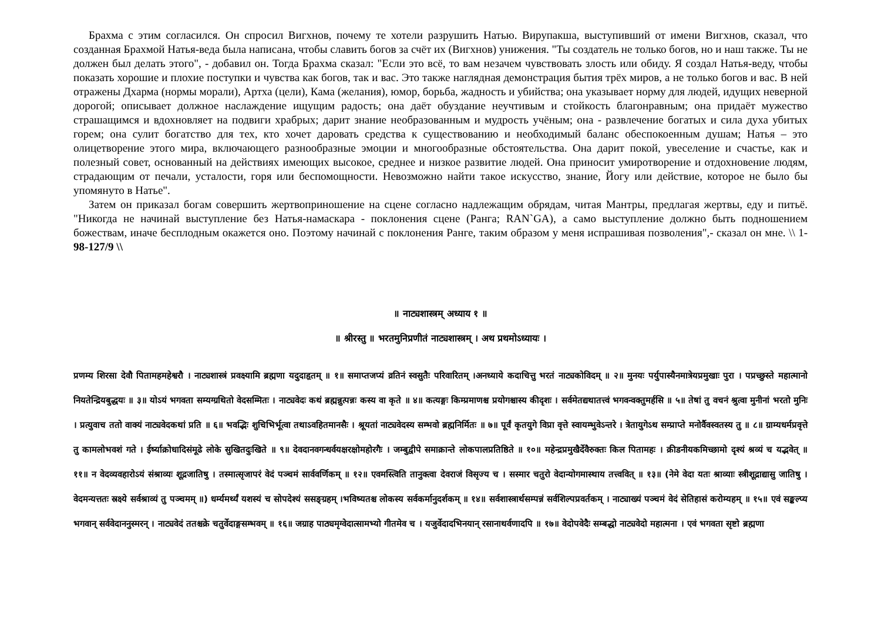Брахма с этим согласился. Он спросил Вигхнов, почему те хотели разрушить Натью. Вирупакша, выступивший от имени Вигхнов, сказал, что созданная Брахмой Натья-веда была написана, чтобы славить богов за счёт их (Вигхнов) унижения. "Ты создатель не только богов, но и наш также. Ты не должен был делать этого", - добавил он. Тогда Брахма сказал: "Если это всё, то вам незачем чувствовать злость или обиду. Я создал Натья-веду, чтобы показать хорошие и плохие поступки и чувства как богов, так и вас. Это также наглядная демонстрация бытия трёх миров, а не только богов и вас. В ней отражены Дхарма (нормы морали), Артха (цели), Кама (желания), юмор, борьба, жадность и убийства; она указывает норму для людей, идущих неверной дорогой; описывает должное наслаждение ищущим радость; она даёт обуздание неучтивым и стойкость благонравным; она придаёт мужество страшащимся и вдохновляет на подвиги храбрых; дарит знание необразованным и мудрость учёным; она - развлечение богатых и сила духа убитых горем; она сулит богатство для тех, кто хочет даровать средства к существованию и необходимый баланс обеспокоенным душам; Натья – это олицетворение этого мира, включающего разнообразные эмоции и многообразные обстоятельства. Она дарит покой, увеселение и счастье, как и полезный совет, основанный на действиях имеющих высокое, среднее и низкое развитие людей. Она приносит умиротворение и отдохновение людям, страдающим от печали, усталости, горя или беспомощности. Невозможно найти такое искусство, знание, Йогу или действие, которое не было бы упомянуто в Натье".
Затем он приказал богам совершить жертвоприношение на сцене согласно надлежащим обрядам, читая Мантры, предлагая жертвы, еду и питьё. "Никогда не начинай выступление без Натья-намаскара - поклонения сцене (Ранга; RAN`GA), а само выступление должно быть подношением божествам, иначе бесплодным окажется оно. Поэтому начинай с поклонения Ранге, таким образом у меня испрашивая позволения",- сказал он мне. \\ 1-98-127/9 \\
॥ नाट्यशास्त्रम् अध्याय १ ॥
॥ श्रीरस्तु ॥ भरतमुनिप्रणीतं नाट्यशास्त्रम् । अथ प्रथमोऽध्यायः ।
प्रणम्य शिरसा देवौ पितामहमहेश्वरौ । नाट्यशास्त्रं प्रवक्ष्यामि ब्रह्मणा यदुदाहृतम् ॥ १॥ समाप्तजप्यं व्रतिनं स्वसुतैः परिवारितम् ।अनध्याये कदाचित्तु भरतं नाट्यकोविदम् ॥ २॥ मुनयः पर्युपास्यैनमात्रेयप्रमुखाः पुरा । पप्रच्छुस्ते महात्मानो नियतेन्द्रियबुद्धयः ॥ ३॥ योऽयं भगवता सम्यग्ग्रथितो वेदसम्मितः । नाट्यवेदः कथं ब्रह्मन्नुत्पन्नः कस्य वा कृते ॥ ४॥ कत्यङ्गः किम्प्रमाणश्च प्रयोगश्चास्य कीदृशः । सर्वमेतद्यथातत्त्वं भगवन्वक्तुमर्हसि ॥ ५॥ तेषां तु वचनं श्रुत्वा मुनीनां भरतो मुनिः । प्रत्युवाच ततो वाक्यं नाट्यवेदकथां प्रति ॥ ६॥ भवद्भिः शुचिभिर्भूत्वा तथाऽवहितमानसैः । श्रूयतां नाट्यवेदस्य सम्भवो ब्रह्मनिर्मितः ॥ ७॥ पूर्वं कृतयुगे विप्रा वृत्ते स्वायम्भुवेऽन्तरे । त्रेतायुगेऽथ सम्प्राप्ते मनोर्वैवस्वतस्य तु ॥ ८॥ ग्राम्यधर्मप्रवृत्ते तु कामलोभवशं गते । ईर्ष्याक्रोधादिसंमूढे लोके सुखितदुःखिते ॥ ९॥ देवदानवगन्धर्वयक्षरक्षोमहोरगैः । जम्बुद्वीपे समाक्रान्ते लोकपालप्रतिष्ठिते ॥ १०॥ महेन्द्रप्रमुखैर्देवैरुक्तः किल पितामहः । क्रीडनीयकमिच्छामो दृश्यं श्रव्यं च यद्भवेत् ॥ ११॥ न वेदव्यवहारोऽयं संश्राव्यः शूद्रजातिषु । तस्मात्सृजापरं वेदं पञ्चमं सार्ववर्णिकम् ॥ १२॥ एवमस्त्विति तानुक्त्वा देवराजं विसृज्य च । सस्मार चतुरो वेदान्योगमास्थाय तत्त्ववित् ॥ १३॥ (नेमे वेदा यतः श्राव्याः स्त्रीशूद्राद्यासु जातिषु । वेदमन्यत्ततः स्रक्ष्ये सर्वश्राव्यं तु पञ्चमम् ॥) धर्म्यमर्थ्यं यशस्यं च सोपदेश्यं ससङ्ग्रहम् ।भविष्यतश्च लोकस्य सर्वकर्मानुदर्शकम् ॥ १४॥ सर्वशास्त्रार्थसम्पन्नं सर्वशिल्पप्रवर्तकम् । नाट्याख्यं पञ्चमं वेदं सेतिहासं करोम्यहम् ॥ १५॥ एवं सङ्कल्प्य भगवान् सर्ववेदाननुस्मरन् । नाट्यवेदं ततश्चक्रे चतुर्वेदाङ्गसम्भवम् ॥ १६॥ जग्राह पाठ्यमृग्वेदात्सामभ्यो गीतमेव च । यजुर्वेदादभिनयान् रसानाथर्वणादपि ॥ १७॥ वेदोपवेदैः सम्बद्धो नाट्यवेदो महात्मना । एवं भगवता सृष्टो ब्रह्मणा